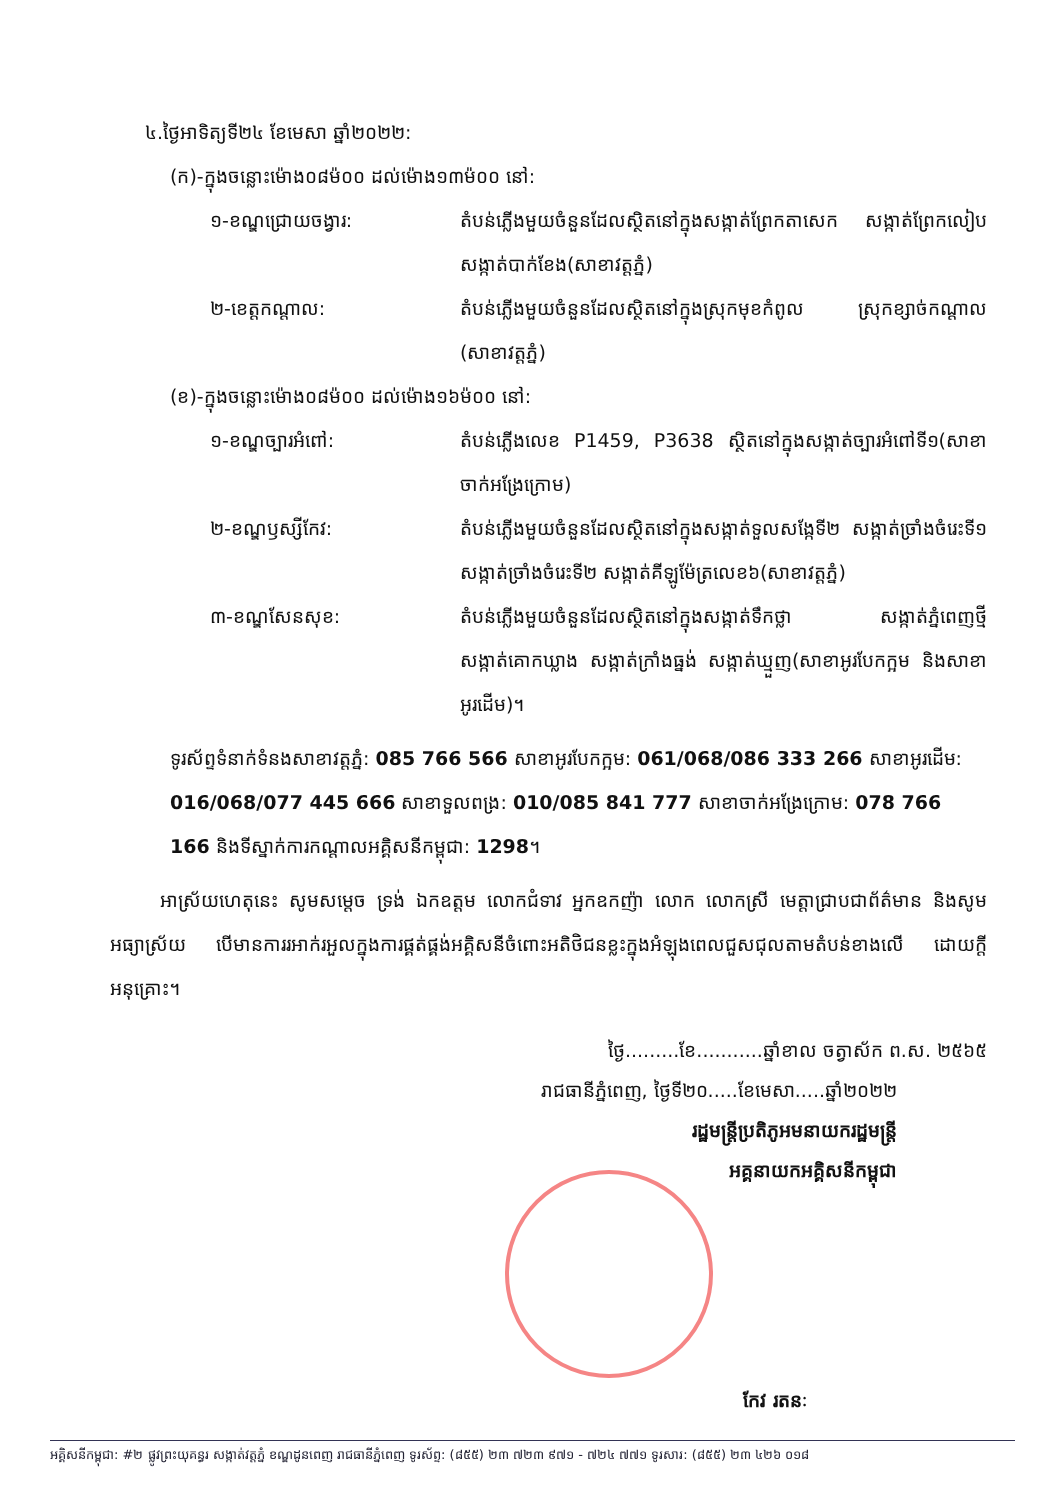៤.ថ្ងៃអាទិត្យទី២៤ ខែមេសា ឆ្នាំ២០២២:
(ក)-ក្នុងចន្លោះម៉ោង០៨ម៉០០ ដល់ម៉ោង១៣ម៉០០ នៅ:
១-ខណ្ឌជ្រោយចង្វារ: តំបន់ភ្លើងមួយចំនួនដែលស្ថិតនៅក្នុងសង្កាត់ព្រែកតាសេក សង្កាត់ព្រែកលៀប សង្កាត់បាក់ខែង(សាខាវត្តភ្នំ)
២-ខេត្តកណ្តាល: តំបន់ភ្លើងមួយចំនួនដែលស្ថិតនៅក្នុងស្រុកមុខកំពូល ស្រុកខ្សាច់កណ្តាល (សាខាវត្តភ្នំ)
(ខ)-ក្នុងចន្លោះម៉ោង០៨ម៉០០ ដល់ម៉ោង១៦ម៉០០ នៅ:
១-ខណ្ឌច្បារអំពៅ: តំបន់ភ្លើងលេខ P1459, P3638 ស្ថិតនៅក្នុងសង្កាត់ច្បារអំពៅទី១(សាខាចាក់អង្រែក្រោម)
២-ខណ្ឌឫស្សីកែវ: តំបន់ភ្លើងមួយចំនួនដែលស្ថិតនៅក្នុងសង្កាត់ទួលសង្កែទី២ សង្កាត់ច្រាំងចំរេះទី១ សង្កាត់ច្រាំងចំរេះទី២ សង្កាត់គីឡូម៉ែត្រលេខ៦(សាខាវត្តភ្នំ)
៣-ខណ្ឌសែនសុខ: តំបន់ភ្លើងមួយចំនួនដែលស្ថិតនៅក្នុងសង្កាត់ទឹកថ្លា សង្កាត់ភ្នំពេញថ្មី សង្កាត់គោកឃ្លាង សង្កាត់ក្រាំងធ្នង់ សង្កាត់ឃ្មួញ(សាខាអូរបែកក្អម និងសាខាអូរដើម)។
ទូរស័ព្ទទំនាក់ទំនងសាខាវត្តភ្នំ: 085 766 566 សាខាអូរបែកក្អម: 061/068/086 333 266 សាខាអូរដើម: 016/068/077 445 666 សាខាទួលពង្រ: 010/085 841 777 សាខាចាក់អង្រែក្រោម: 078 766 166 និងទីស្នាក់ការកណ្តាលអគ្គិសនីកម្ពុជា: 1298។
អាស្រ័យហេតុនេះ សូមសម្តេច ទ្រង់ ឯកឧត្តម លោកជំទាវ អ្នកឧកញ៉ា លោក លោកស្រី មេត្តាជ្រាបជាព័ត៌មាន និងសូមអធ្យាស្រ័យ បើមានការរអាក់រអួលក្នុងការផ្គត់ផ្គង់អគ្គិសនីចំពោះអតិថិជនខ្លះក្នុងអំឡុងពេលជួសជុលតាមតំបន់ខាងលើ ដោយក្តីអនុគ្រោះ។
ថ្ងៃ.........ខែ...........ឆ្នាំខាល ចត្វាស័ក ព.ស. ២៥៦៥
រាជធានីភ្នំពេញ, ថ្ងៃទី២០.....ខែមេសា.....ឆ្នាំ២០២២
រដ្ឋមន្ត្រីប្រតិភូអមនាយករដ្ឋមន្ត្រី
អគ្គនាយកអគ្គិសនីកម្ពុជា
កែវ រតនៈ
អគ្គិសនីកម្ពុជា: #២ ផ្លូវព្រះយុគន្ធរ សង្កាត់វត្តភ្នំ ខណ្ឌដូនពេញ រាជធានីភ្នំពេញ ទូរស័ព្ទ: (៨៥៥) ២៣ ៧២៣ ៩៧១ - ៧២៤ ៧៧១ ទូរសារ: (៨៥៥) ២៣ ៤២៦ ០១៨